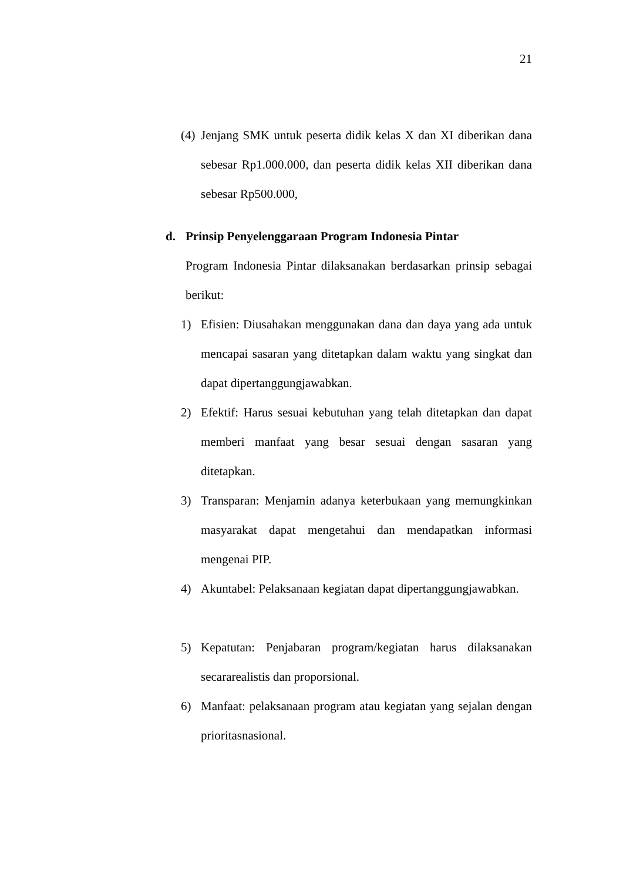21
(4) Jenjang SMK untuk peserta didik kelas X dan XI diberikan dana sebesar Rp1.000.000, dan peserta didik kelas XII diberikan dana sebesar Rp500.000,
d. Prinsip Penyelenggaraan Program Indonesia Pintar
Program Indonesia Pintar dilaksanakan berdasarkan prinsip sebagai berikut:
1) Efisien: Diusahakan menggunakan dana dan daya yang ada untuk mencapai sasaran yang ditetapkan dalam waktu yang singkat dan dapat dipertanggungjawabkan.
2) Efektif: Harus sesuai kebutuhan yang telah ditetapkan dan dapat memberi manfaat yang besar sesuai dengan sasaran yang ditetapkan.
3) Transparan: Menjamin adanya keterbukaan yang memungkinkan masyarakat dapat mengetahui dan mendapatkan informasi mengenai PIP.
4) Akuntabel: Pelaksanaan kegiatan dapat dipertanggungjawabkan.
5) Kepatutan: Penjabaran program/kegiatan harus dilaksanakan secararealistis dan proporsional.
6) Manfaat: pelaksanaan program atau kegiatan yang sejalan dengan prioritasnasional.